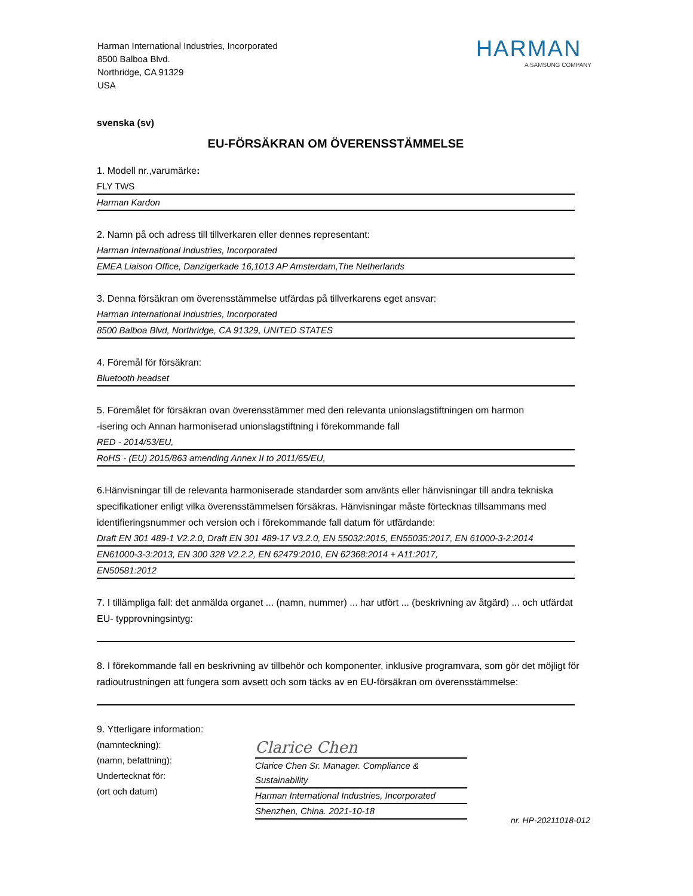Harman International Industries, Incorporated
8500 Balboa Blvd.
Northridge, CA 91329
USA
HARMAN
A SAMSUNG COMPANY
svenska (sv)
EU-FÖRSÄKRAN OM ÖVERENSSTÄMMELSE
1. Modell nr.,varumärke:
FLY TWS
Harman Kardon
2. Namn på och adress till tillverkaren eller dennes representant:
Harman International Industries, Incorporated
EMEA Liaison Office, Danzigerkade 16,1013 AP Amsterdam,The Netherlands
3. Denna försäkran om överensstämmelse utfärdas på tillverkarens eget ansvar:
Harman International Industries, Incorporated
8500 Balboa Blvd, Northridge, CA 91329, UNITED STATES
4. Föremål för försäkran:
Bluetooth headset
5. Föremålet för försäkran ovan överensstämmer med den relevanta unionslagstiftningen om harmon
-isering och Annan harmoniserad unionslagstiftning i förekommande fall
RED - 2014/53/EU,
RoHS - (EU) 2015/863 amending Annex II to 2011/65/EU,
6.Hänvisningar till de relevanta harmoniserade standarder som använts eller hänvisningar till andra tekniska specifikationer enligt vilka överensstämmelsen försäkras. Hänvisningar måste förtecknas tillsammans med identifieringsnummer och version och i förekommande fall datum för utfärdande:
Draft EN 301 489-1 V2.2.0, Draft EN 301 489-17 V3.2.0, EN 55032:2015, EN55035:2017, EN 61000-3-2:2014
EN61000-3-3:2013, EN 300 328 V2.2.2, EN 62479:2010, EN 62368:2014 + A11:2017,
EN50581:2012
7. I tillämpliga fall: det anmälda organet ... (namn, nummer) ... har utfört ... (beskrivning av åtgärd) ... och utfärdat EU- typprovningsintyg:
8. I förekommande fall en beskrivning av tillbehör och komponenter, inklusive programvara, som gör det möjligt för radioutrustningen att fungera som avsett och som täcks av en EU-försäkran om överensstämmelse:
9. Ytterligare information:
(namnteckning):
(namn, befattning):
Undertecknat för:
(ort och datum)
Clarice Chen
Clarice Chen Sr. Manager. Compliance & Sustainability
Harman International Industries, Incorporated
Shenzhen, China. 2021-10-18
nr. HP-20211018-012